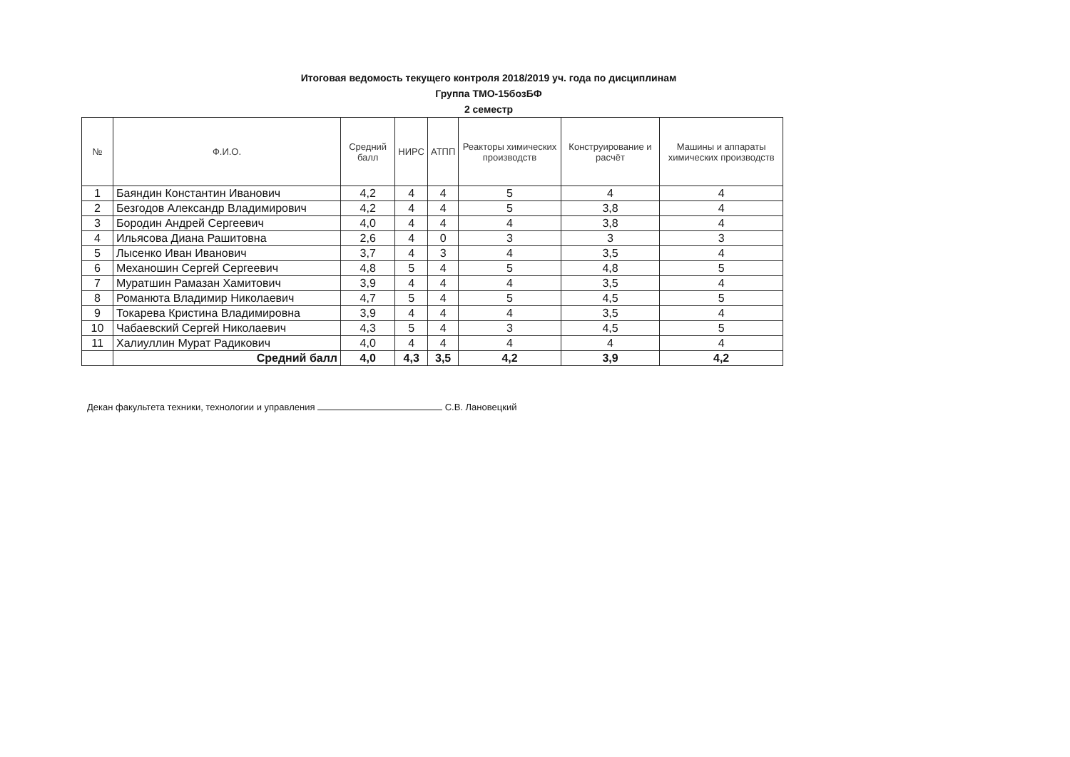Итоговая ведомость текущего контроля 2018/2019 уч. года по дисциплинам
Группа ТМО-15бозБФ
2 семестр
| № | Ф.И.О. | Средний балл | НИРС | АТПП | Реакторы химических производств | Конструирование и расчёт | Машины и аппараты химических производств |
| --- | --- | --- | --- | --- | --- | --- | --- |
| 1 | Баяндин Константин Иванович | 4,2 | 4 | 4 | 5 | 4 | 4 |
| 2 | Безгодов Александр Владимирович | 4,2 | 4 | 4 | 5 | 3,8 | 4 |
| 3 | Бородин Андрей Сергеевич | 4,0 | 4 | 4 | 4 | 3,8 | 4 |
| 4 | Ильясова Диана Рашитовна | 2,6 | 4 | 0 | 3 | 3 | 3 |
| 5 | Лысенко Иван Иванович | 3,7 | 4 | 3 | 4 | 3,5 | 4 |
| 6 | Механошин Сергей Сергеевич | 4,8 | 5 | 4 | 5 | 4,8 | 5 |
| 7 | Муратшин Рамазан Хамитович | 3,9 | 4 | 4 | 4 | 3,5 | 4 |
| 8 | Романюта Владимир Николаевич | 4,7 | 5 | 4 | 5 | 4,5 | 5 |
| 9 | Токарева Кристина Владимировна | 3,9 | 4 | 4 | 4 | 3,5 | 4 |
| 10 | Чабаевский Сергей Николаевич | 4,3 | 5 | 4 | 3 | 4,5 | 5 |
| 11 | Халиуллин Мурат Радикович | 4,0 | 4 | 4 | 4 | 4 | 4 |
| | Средний балл | 4,0 | 4,3 | 3,5 | 4,2 | 3,9 | 4,2 |
Декан факультета техники, технологии и управления С.В. Лановецкий